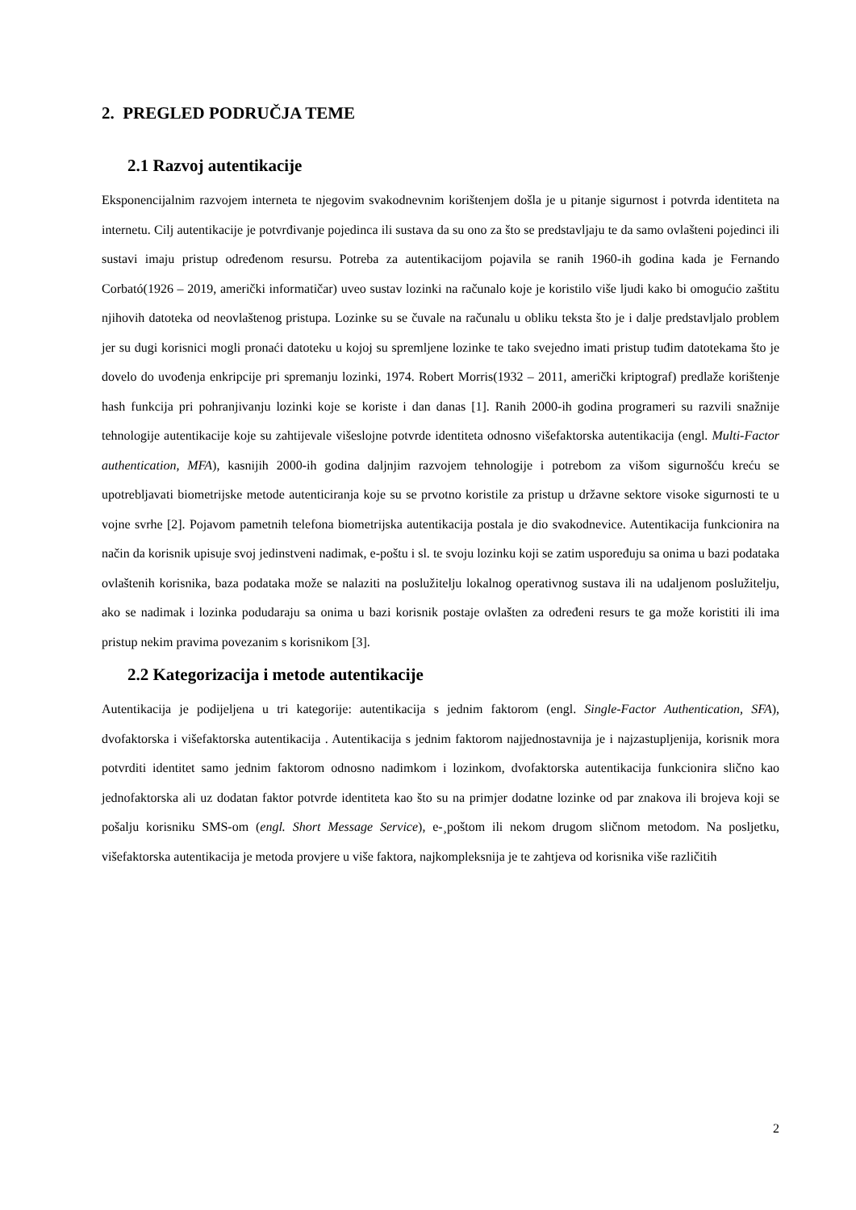2. PREGLED PODRUČJA TEME
2.1 Razvoj autentikacije
Eksponencijalnim razvojem interneta te njegovim svakodnevnim korištenjem došla je u pitanje sigurnost i potvrda identiteta na internetu. Cilj autentikacije je potvrđivanje pojedinca ili sustava da su ono za što se predstavljaju te da samo ovlašteni pojedinci ili sustavi imaju pristup određenom resursu. Potreba za autentikacijom pojavila se ranih 1960-ih godina kada je Fernando Corbató(1926 – 2019, američki informatičar) uveo sustav lozinki na računalo koje je koristilo više ljudi kako bi omogućio zaštitu njihovih datoteka od neovlaštenog pristupa. Lozinke su se čuvale na računalu u obliku teksta što je i dalje predstavljalo problem jer su dugi korisnici mogli pronaći datoteku u kojoj su spremljene lozinke te tako svejedno imati pristup tuđim datotekama što je dovelo do uvođenja enkripcije pri spremanju lozinki, 1974. Robert Morris(1932 – 2011, američki kriptograf) predlaže korištenje hash funkcija pri pohranjivanju lozinki koje se koriste i dan danas [1]. Ranih 2000-ih godina programeri su razvili snažnije tehnologije autentikacije koje su zahtijevale višeslojne potvrde identiteta odnosno višefaktorska autentikacija (engl. Multi-Factor authentication, MFA), kasnijih 2000-ih godina daljnjim razvojem tehnologije i potrebom za višom sigurnošću kreću se upotrebljavati biometrijske metode autenticiranja koje su se prvotno koristile za pristup u državne sektore visoke sigurnosti te u vojne svrhe [2]. Pojavom pametnih telefona biometrijska autentikacija postala je dio svakodnevice. Autentikacija funkcionira na način da korisnik upisuje svoj jedinstveni nadimak, e-poštu i sl. te svoju lozinku koji se zatim uspoređuju sa onima u bazi podataka ovlaštenih korisnika, baza podataka može se nalaziti na poslužitelju lokalnog operativnog sustava ili na udaljenom poslužitelju, ako se nadimak i lozinka podudaraju sa onima u bazi korisnik postaje ovlašten za određeni resurs te ga može koristiti ili ima pristup nekim pravima povezanim s korisnikom [3].
2.2 Kategorizacija i metode autentikacije
Autentikacija je podijeljena u tri kategorije: autentikacija s jednim faktorom (engl. Single-Factor Authentication, SFA), dvofaktorska i višefaktorska autentikacija . Autentikacija s jednim faktorom najjednostavnija je i najzastupljenija, korisnik mora potvrditi identitet samo jednim faktorom odnosno nadimkom i lozinkom, dvofaktorska autentikacija funkcionira slično kao jednofaktorska ali uz dodatan faktor potvrde identiteta kao što su na primjer dodatne lozinke od par znakova ili brojeva koji se pošalju korisniku SMS-om (engl. Short Message Service), e-¸poštom ili nekom drugom sličnom metodom. Na posljetku, višefaktorska autentikacija je metoda provjere u više faktora, najkompleksnija je te zahtjeva od korisnika više različitih
2